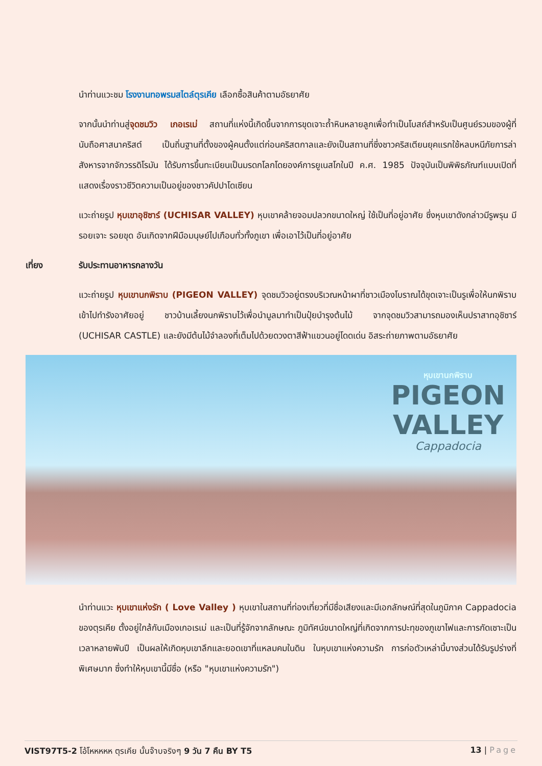นำท่านแวะชม โรงงานทอพรมสไตล์ตุรเคีย เลือกซื้อสินค้าตามอัธยาศัย
จากนั้นนำท่านสู่จุดชมวิว เกอเรเม่ สถานที่แห่งนี้เกิดขึ้นจากการขุดเจาะถ้ำหินหลายลูกเพื่อทำเป็นโบสถ์สำหรับเป็นศูนย์รวมของผู้ที่นับถือศาสนาคริสต์ เป็นถิ่นฐานที่ตั้งของผู้คนตั้งแต่ก่อนคริสตกาลและยังเป็นสถานที่ซึ่งชาวคริสเตียนยุคแรกใช้หลบหนีภัยการล่าสังหารจากจักวรรดิโรมัน ได้รับการขึ้นทะเบียนเป็นมรดกโลกโดยองค์การยูเนสโกในปี ค.ศ. 1985 ปัจจุบันเป็นพิพิธภัณฑ์แบบเปิดที่แสดงเรื่องราวชีวิตความเป็นอยู่ของชาวคัปปาโดเซียน
แวะถ่ายรูป หุบเขาอุชิซาร์ (UCHISAR VALLEY) หุบเขาคล้ายจอมปลวกขนาดใหญ่ ใช้เป็นที่อยู่อาศัย ซึ่งหุบเขาดังกล่าวมีรูพรุน มีรอยเจาะ รอยขุด อันเกิดจากฝีมือมนุษย์ไปเกือบทั่วทั้งภูเขา เพื่อเอาไว้เป็นที่อยู่อาศัย
เที่ยง รับประทานอาหารกลางวัน
แวะถ่ายรูป หุบเขานกพิราบ (PIGEON VALLEY) จุดชมวิวอยู่ตรงบริเวณหน้าผาที่ชาวเมืองโบราณได้ขุดเจาะเป็นรูเพื่อให้นกพิราบเข้าไปทำรังอาศัยอยู่ ชาวบ้านเลี้ยงนกพิราบไว้เพื่อนำมูลมาทำเป็นปุ๋ยบำรุงต้นไม้ จากจุดชมวิวสามารถมองเห็นปราสาทอุชิซาร์ (UCHISAR CASTLE) และยังมีต้นไม้จำลองที่เต็มไปด้วยดวงตาสีฟ้าแขวนอยู่โดดเด่น อิสระถ่ายภาพตามอัธยาศัย
หุบเขานกพิราบ
PIGEON
VALLEY
Cappadocia
นำท่านแวะ หุบเขาแห่งรัก ( Love Valley ) หุบเขาในสถานที่ท่องเที่ยวที่มีชื่อเสียงและมีเอกลักษณ์ที่สุดในภูมิภาค Cappadocia ของตุรเคีย ตั้งอยู่ใกล้กับเมืองเกอเรเม่ และเป็นที่รู้จักจากลักษณะ ภูมิทัศน์ขนาดใหญ่ที่เกิดจากการปะทุของภูเขาไฟและการกัดเซาะเป็นเวลาหลายพันปี เป็นผลให้เกิดหุบเขาลึกและยอดเขาที่แหลมคมในดิน ในหุบเขาแห่งความรัก การก่อตัวเหล่านี้บางส่วนได้รับรูปร่างที่พิเศษมาก ซึ่งทำให้หุบเขานี้มีชื่อ (หรือ "หุบเขาแห่งความรัก")
VIST97T5-2 โอ้โหหหหห ตุรเคีย นั้นจ๊าบจริงๆ 9 วัน 7 คืน BY T5 13 | Page